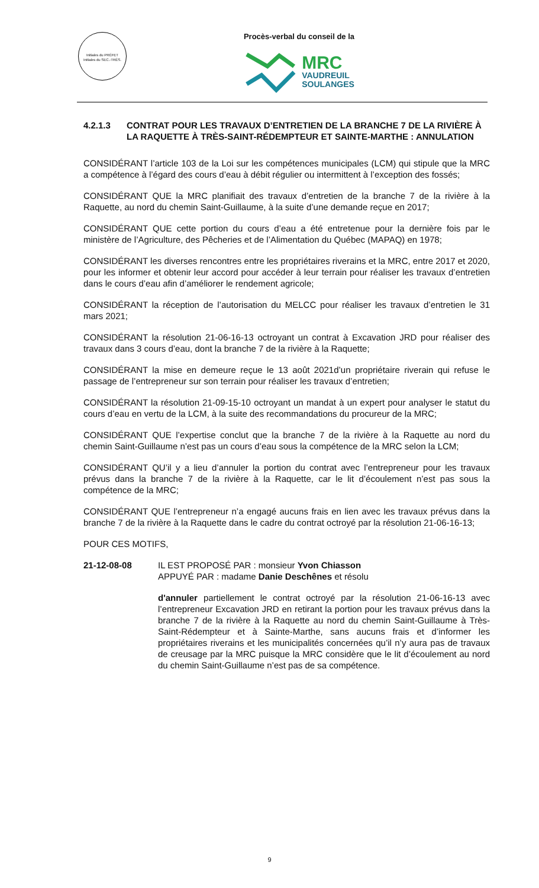Initiales du PRÉFET
Initiales du SEC.-TRÉS.
Procès-verbal du conseil de la
MRC
VAUDREUIL
SOULANGES
4.2.1.3 CONTRAT POUR LES TRAVAUX D’ENTRETIEN DE LA BRANCHE 7 DE LA RIVIÈRE À LA RAQUETTE À TRÈS-SAINT-RÉDEMPTEUR ET SAINTE-MARTHE : ANNULATION
CONSIDÉRANT l’article 103 de la Loi sur les compétences municipales (LCM) qui stipule que la MRC a compétence à l’égard des cours d’eau à débit régulier ou intermittent à l’exception des fossés;
CONSIDÉRANT QUE la MRC planifiait des travaux d’entretien de la branche 7 de la rivière à la Raquette, au nord du chemin Saint-Guillaume, à la suite d’une demande reçue en 2017;
CONSIDÉRANT QUE cette portion du cours d’eau a été entretenue pour la dernière fois par le ministère de l’Agriculture, des Pêcheries et de l’Alimentation du Québec (MAPAQ) en 1978;
CONSIDÉRANT les diverses rencontres entre les propriétaires riverains et la MRC, entre 2017 et 2020, pour les informer et obtenir leur accord pour accéder à leur terrain pour réaliser les travaux d’entretien dans le cours d’eau afin d’améliorer le rendement agricole;
CONSIDÉRANT la réception de l’autorisation du MELCC pour réaliser les travaux d’entretien le 31 mars 2021;
CONSIDÉRANT la résolution 21-06-16-13 octroyant un contrat à Excavation JRD pour réaliser des travaux dans 3 cours d’eau, dont la branche 7 de la rivière à la Raquette;
CONSIDÉRANT la mise en demeure reçue le 13 août 2021d’un propriétaire riverain qui refuse le passage de l’entrepreneur sur son terrain pour réaliser les travaux d’entretien;
CONSIDÉRANT la résolution 21-09-15-10 octroyant un mandat à un expert pour analyser le statut du cours d’eau en vertu de la LCM, à la suite des recommandations du procureur de la MRC;
CONSIDÉRANT QUE l’expertise conclut que la branche 7 de la rivière à la Raquette au nord du chemin Saint-Guillaume n’est pas un cours d’eau sous la compétence de la MRC selon la LCM;
CONSIDÉRANT QU’il y a lieu d’annuler la portion du contrat avec l’entrepreneur pour les travaux prévus dans la branche 7 de la rivière à la Raquette, car le lit d’écoulement n’est pas sous la compétence de la MRC;
CONSIDÉRANT QUE l’entrepreneur n’a engagé aucuns frais en lien avec les travaux prévus dans la branche 7 de la rivière à la Raquette dans le cadre du contrat octroyé par la résolution 21-06-16-13;
POUR CES MOTIFS,
21-12-08-08 IL EST PROPOSÉ PAR : monsieur Yvon Chiasson
APPUYÉ PAR : madame Danie Deschênes et résolu
d'annuler partiellement le contrat octroyé par la résolution 21-06-16-13 avec l’entrepreneur Excavation JRD en retirant la portion pour les travaux prévus dans la branche 7 de la rivière à la Raquette au nord du chemin Saint-Guillaume à Très-Saint-Rédempteur et à Sainte-Marthe, sans aucuns frais et d’informer les propriétaires riverains et les municipalités concernées qu’il n’y aura pas de travaux de creusage par la MRC puisque la MRC considère que le lit d’écoulement au nord du chemin Saint-Guillaume n’est pas de sa compétence.
9